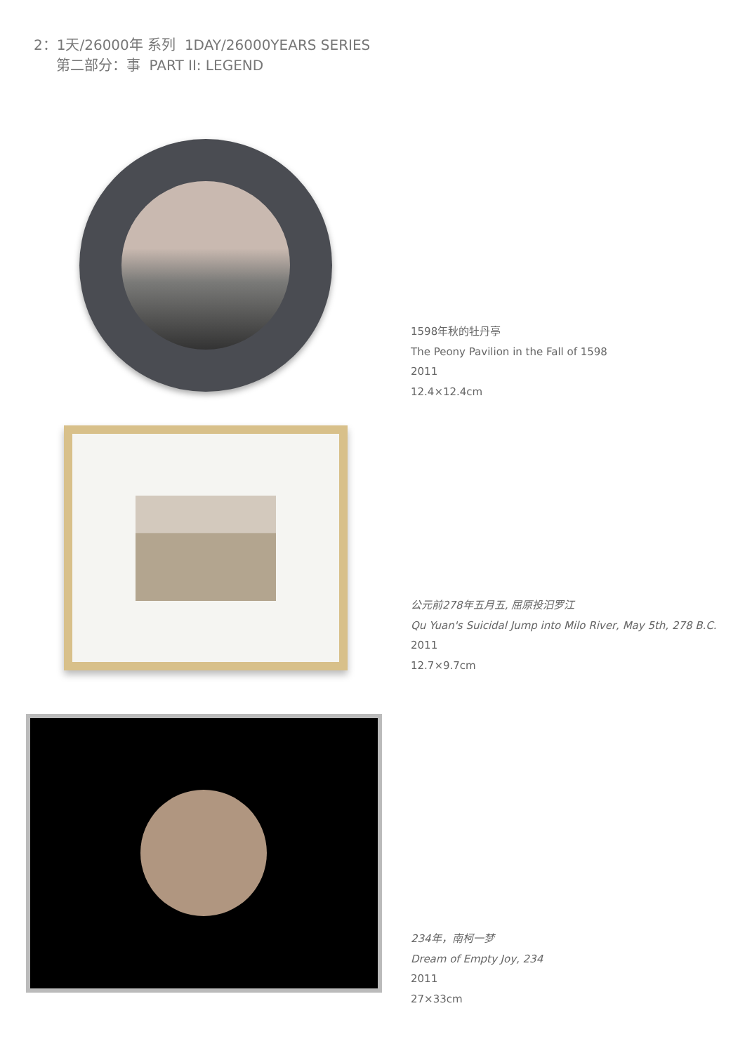2：1天/26000年 系列 1DAY/26000YEARS SERIES
第二部分：事 PART II: LEGEND
1598年秋的牡丹亭
The Peony Pavilion in the Fall of 1598
2011
12.4×12.4cm
公元前278年五月五, 屈原投汨罗江
Qu Yuan's Suicidal Jump into Milo River, May 5th, 278 B.C.
2011
12.7×9.7cm
234年，南柯一梦
Dream of Empty Joy, 234
2011
27×33cm